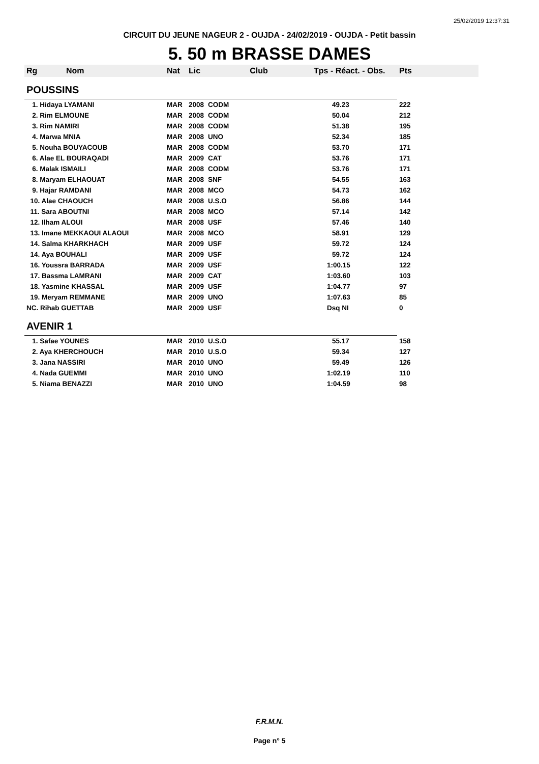25/02/2019 12:37:31
CIRCUIT DU JEUNE NAGEUR 2 - OUJDA - 24/02/2019 - OUJDA - Petit bassin
5. 50 m BRASSE DAMES
| Rg | Nom | Nat | Lic | Club | Tps - Réact. - Obs. | Pts |
| --- | --- | --- | --- | --- | --- | --- |
| POUSSINS | | | | | | |
| 1. Hidaya LYAMANI | | MAR | 2008 | CODM | 49.23 | 222 |
| 2. Rim ELMOUNE | | MAR | 2008 | CODM | 50.04 | 212 |
| 3. Rim NAMIRI | | MAR | 2008 | CODM | 51.38 | 195 |
| 4. Marwa MNIA | | MAR | 2008 | UNO | 52.34 | 185 |
| 5. Nouha BOUYACOUB | | MAR | 2008 | CODM | 53.70 | 171 |
| 6. Alae EL BOURAQADI | | MAR | 2009 | CAT | 53.76 | 171 |
| 6. Malak ISMAILI | | MAR | 2008 | CODM | 53.76 | 171 |
| 8. Maryam ELHAOUAT | | MAR | 2008 | SNF | 54.55 | 163 |
| 9. Hajar RAMDANI | | MAR | 2008 | MCO | 54.73 | 162 |
| 10. Alae CHAOUCH | | MAR | 2008 | U.S.O | 56.86 | 144 |
| 11. Sara ABOUTNI | | MAR | 2008 | MCO | 57.14 | 142 |
| 12. Ilham ALOUI | | MAR | 2008 | USF | 57.46 | 140 |
| 13. Imane MEKKAOUI ALAOUI | | MAR | 2008 | MCO | 58.91 | 129 |
| 14. Salma KHARKHACH | | MAR | 2009 | USF | 59.72 | 124 |
| 14. Aya BOUHALI | | MAR | 2009 | USF | 59.72 | 124 |
| 16. Youssra BARRADA | | MAR | 2009 | USF | 1:00.15 | 122 |
| 17. Bassma LAMRANI | | MAR | 2009 | CAT | 1:03.60 | 103 |
| 18. Yasmine KHASSAL | | MAR | 2009 | USF | 1:04.77 | 97 |
| 19. Meryam REMMANE | | MAR | 2009 | UNO | 1:07.63 | 85 |
| NC. Rihab GUETTAB | | MAR | 2009 | USF | Dsq NI | 0 |
| AVENIR 1 | | | | | | |
| 1. Safae YOUNES | | MAR | 2010 | U.S.O | 55.17 | 158 |
| 2. Aya KHERCHOUCH | | MAR | 2010 | U.S.O | 59.34 | 127 |
| 3. Jana NASSIRI | | MAR | 2010 | UNO | 59.49 | 126 |
| 4. Nada GUEMMI | | MAR | 2010 | UNO | 1:02.19 | 110 |
| 5. Niama BENAZZI | | MAR | 2010 | UNO | 1:04.59 | 98 |
F.R.M.N.
Page n° 5